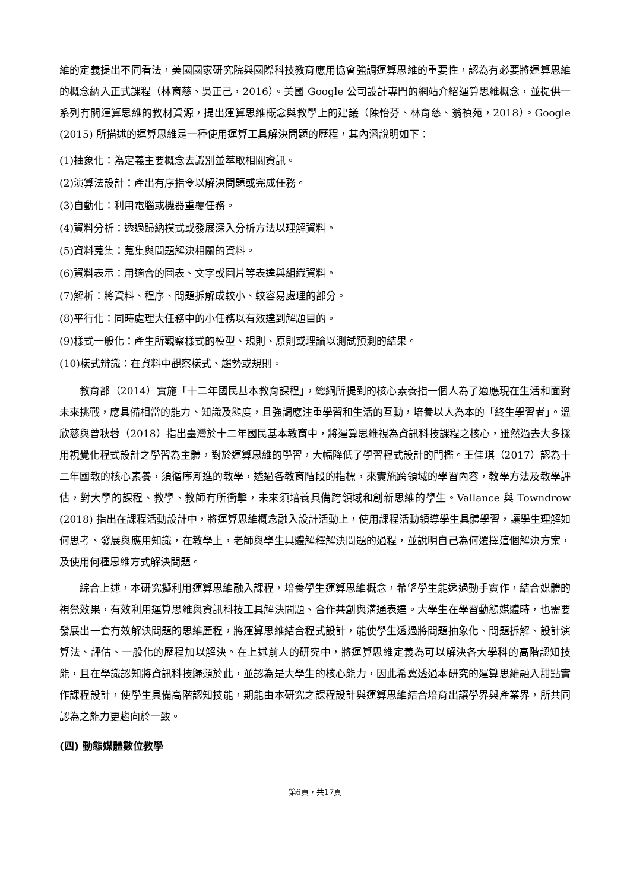維的定義提出不同看法，美國國家研究院與國際科技教育應用協會強調運算思維的重要性，認為有必要將運算思維的概念納入正式課程（林育慈、吳正己，2016）。美國 Google 公司設計專門的網站介紹運算思維概念，並提供一系列有關運算思維的教材資源，提出運算思維概念與教學上的建議（陳怡芬、林育慈、翁禎苑，2018）。Google (2015) 所描述的運算思維是一種使用運算工具解決問題的歷程，其內涵說明如下：
(1)抽象化：為定義主要概念去識別並萃取相關資訊。
(2)演算法設計：產出有序指令以解決問題或完成任務。
(3)自動化：利用電腦或機器重覆任務。
(4)資料分析：透過歸納模式或發展深入分析方法以理解資料。
(5)資料蒐集：蒐集與問題解決相關的資料。
(6)資料表示：用適合的圖表、文字或圖片等表達與組織資料。
(7)解析：將資料、程序、問題拆解成較小、較容易處理的部分。
(8)平行化：同時處理大任務中的小任務以有效達到解題目的。
(9)樣式一般化：產生所觀察樣式的模型、規則、原則或理論以測試預測的結果。
(10)樣式辨識：在資料中觀察樣式、趨勢或規則。
教育部（2014）實施「十二年國民基本教育課程」，總綱所提到的核心素養指一個人為了適應現在生活和面對未來挑戰，應具備相當的能力、知識及態度，且強調應注重學習和生活的互動，培養以人為本的「終生學習者」。溫欣慈與曾秋蓉（2018）指出臺灣於十二年國民基本教育中，將運算思維視為資訊科技課程之核心，雖然過去大多採用視覺化程式設計之學習為主體，對於運算思維的學習，大幅降低了學習程式設計的門檻。王佳琪（2017）認為十二年國教的核心素養，須循序漸進的教學，透過各教育階段的指標，來實施跨領域的學習內容，教學方法及教學評估，對大學的課程、教學、教師有所衝擊，未來須培養具備跨領域和創新思維的學生。Vallance 與 Towndrow (2018) 指出在課程活動設計中，將運算思維概念融入設計活動上，使用課程活動領導學生具體學習，讓學生理解如何思考、發展與應用知識，在教學上，老師與學生具體解釋解決問題的過程，並說明自己為何選擇這個解決方案，及使用何種思維方式解決問題。
綜合上述，本研究擬利用運算思維融入課程，培養學生運算思維概念，希望學生能透過動手實作，結合媒體的視覺效果，有效利用運算思維與資訊科技工具解決問題、合作共創與溝通表達。大學生在學習動態媒體時，也需要發展出一套有效解決問題的思維歷程，將運算思維結合程式設計，能使學生透過將問題抽象化、問題拆解、設計演算法、評估、一般化的歷程加以解決。在上述前人的研究中，將運算思維定義為可以解決各大學科的高階認知技能，且在學識認知將資訊科技歸類於此，並認為是大學生的核心能力，因此希冀透過本研究的運算思維融入甜點實作課程設計，使學生具備高階認知技能，期能由本研究之課程設計與運算思維結合培育出讓學界與產業界，所共同認為之能力更趨向於一致。
(四) 動態媒體數位教學
第6頁，共17頁